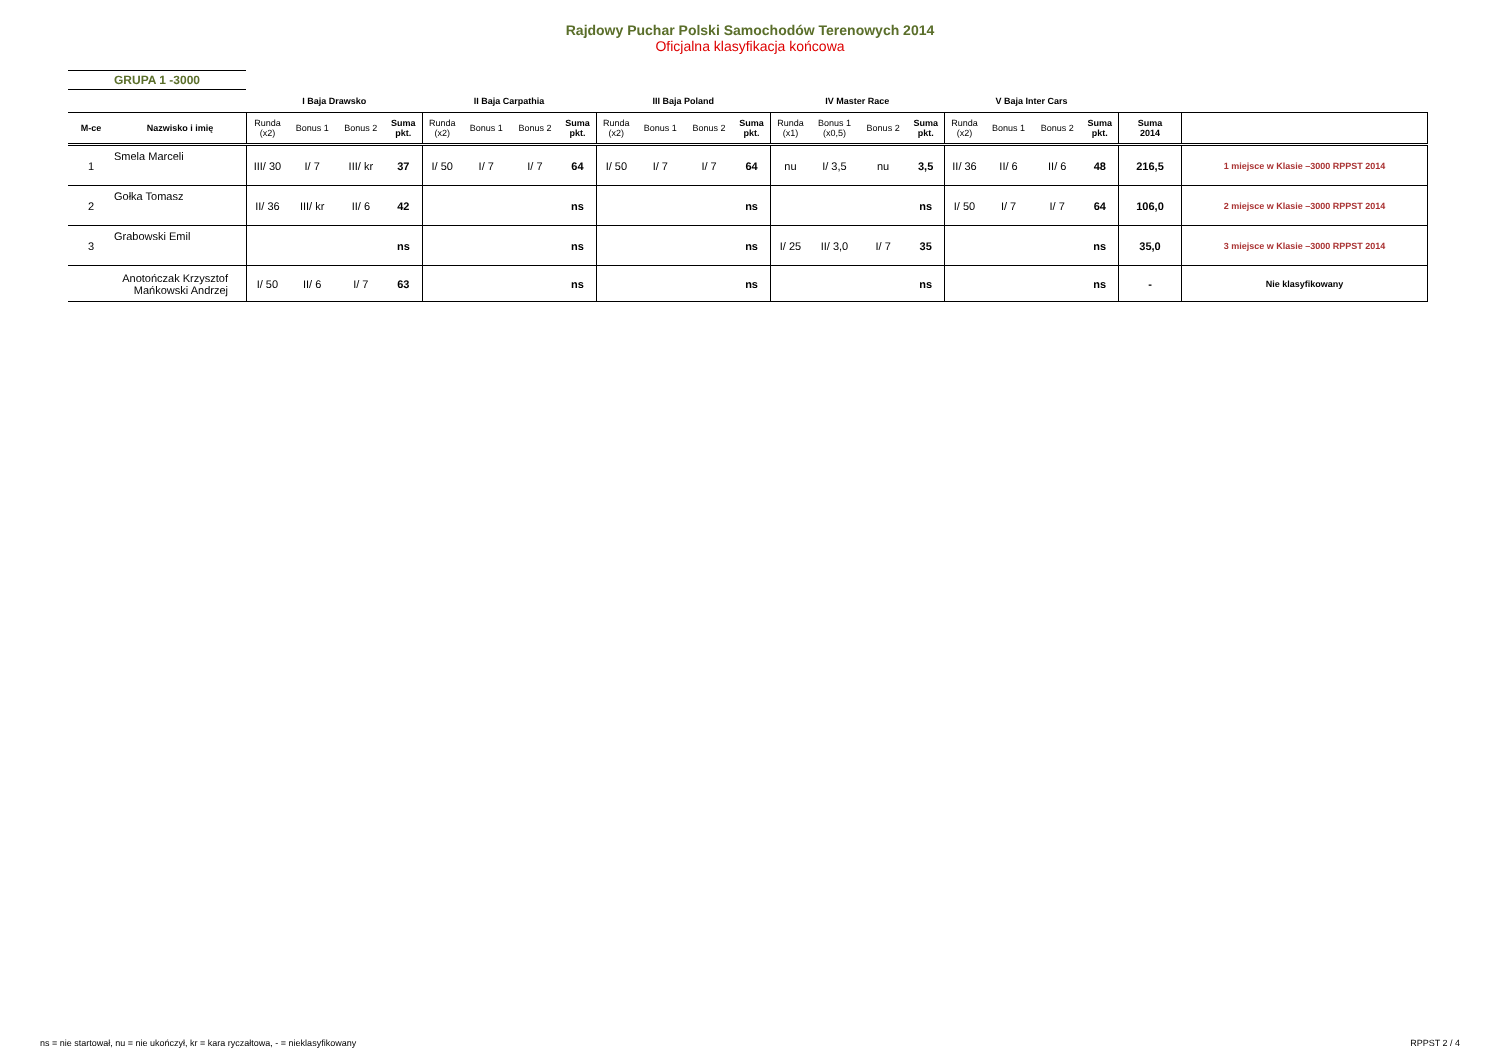Rajdowy Puchar Polski Samochodów Terenowych 2014
Oficjalna klasyfikacja końcowa
GRUPA 1 -3000
| | | I Baja Drawsko | | | | II Baja Carpathia | | | | III Baja Poland | | | | IV Master Race | | | | V Baja Inter Cars | | | | | |
| --- | --- | --- | --- | --- | --- | --- | --- | --- | --- | --- | --- | --- | --- | --- | --- | --- | --- | --- | --- | --- | --- | --- | --- |
| M-ce | Nazwisko i imię | Runda (x2) | Bonus 1 | Bonus 2 | Suma pkt. | Runda (x2) | Bonus 1 | Bonus 2 | Suma pkt. | Runda (x2) | Bonus 1 | Bonus 2 | Suma pkt. | Runda (x1) | Bonus 1 (x0,5) | Bonus 2 | Suma pkt. | Runda (x2) | Bonus 1 | Bonus 2 | Suma pkt. | Suma 2014 | |
| 1 | Smela Marceli | III/ 30 | I/ 7 | III/ kr | 37 | I/ 50 | I/ 7 | I/ 7 | 64 | I/ 50 | I/ 7 | I/ 7 | 64 | nu | I/ 3,5 | nu | 3,5 | II/ 36 | II/ 6 | II/ 6 | 48 | 216,5 | 1 miejsce w Klasie –3000 RPPST 2014 |
| 2 | Gołka Tomasz | II/ 36 | III/ kr | II/ 6 | 42 | | | | ns | | | | ns | | | | ns | I/ 50 | I/ 7 | I/ 7 | 64 | 106,0 | 2 miejsce w Klasie –3000 RPPST 2014 |
| 3 | Grabowski Emil | | | | ns | | | | ns | | | | ns | I/ 25 | II/ 3,0 | I/ 7 | 35 | | | | ns | 35,0 | 3 miejsce w Klasie –3000 RPPST 2014 |
| | Anotończak Krzysztof Mańkowski Andrzej | I/ 50 | II/ 6 | I/ 7 | 63 | | | | ns | | | | ns | | | | ns | | | | ns | - | Nie klasyfikowany |
ns = nie startował, nu = nie ukończył, kr = kara ryczałtowa, - = nieklasyfikowany
RPPST 2 / 4